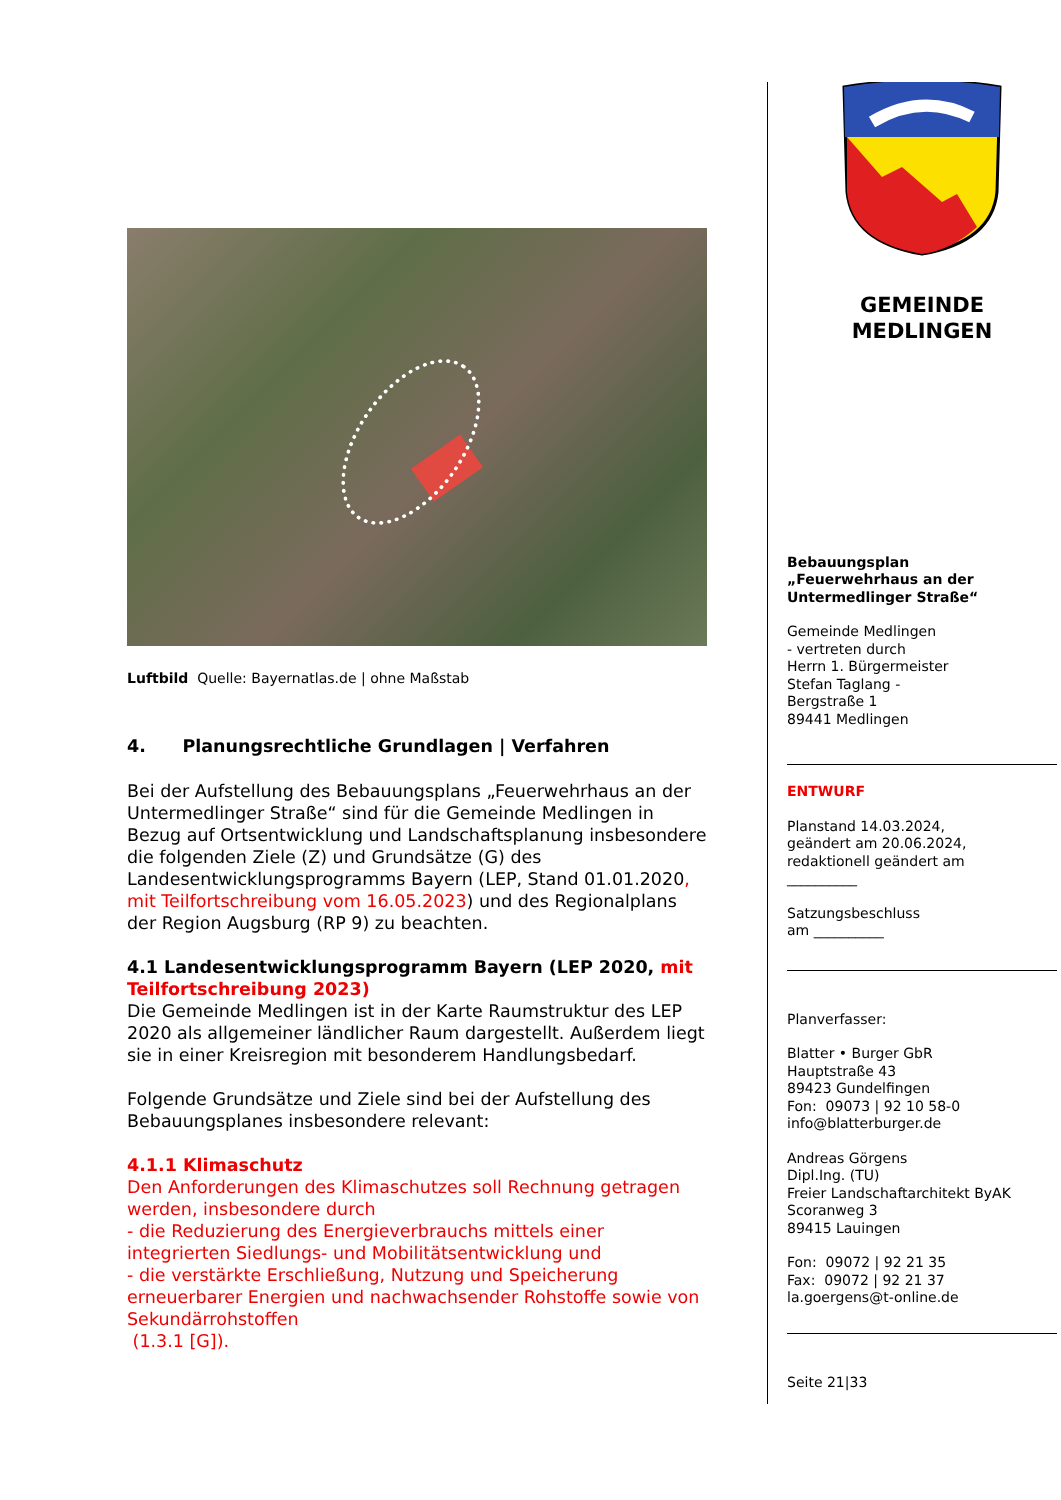Luftbild Quelle: Bayernatlas.de | ohne Maßstab
4. Planungsrechtliche Grundlagen | Verfahren
Bei der Aufstellung des Bebauungsplans „Feuerwehrhaus an der Untermedlinger Straße“ sind für die Gemeinde Medlingen in Bezug auf Ortsentwicklung und Landschaftsplanung insbesondere die folgenden Ziele (Z) und Grundsätze (G) des Landesentwicklungsprogramms Bayern (LEP, Stand 01.01.2020, mit Teilfortschreibung vom 16.05.2023) und des Regionalplans der Region Augsburg (RP 9) zu beachten.
4.1 Landesentwicklungsprogramm Bayern (LEP 2020, mit Teilfortschreibung 2023)
Die Gemeinde Medlingen ist in der Karte Raumstruktur des LEP 2020 als allgemeiner ländlicher Raum dargestellt. Außerdem liegt sie in einer Kreisregion mit besonderem Handlungsbedarf.
Folgende Grundsätze und Ziele sind bei der Aufstellung des Bebauungsplanes insbesondere relevant:
4.1.1 Klimaschutz
Den Anforderungen des Klimaschutzes soll Rechnung getragen werden, insbesondere durch
- die Reduzierung des Energieverbrauchs mittels einer integrierten Siedlungs- und Mobilitätsentwicklung und
- die verstärkte Erschließung, Nutzung und Speicherung erneuerbarer Energien und nachwachsender Rohstoffe sowie von Sekundärrohstoffen
(1.3.1 [G]).
GEMEINDE
MEDLINGEN
Bebauungsplan
„Feuerwehrhaus an der Untermedlinger Straße“
Gemeinde Medlingen
- vertreten durch
Herrn 1. Bürgermeister
Stefan Taglang -
Bergstraße 1
89441 Medlingen
ENTWURF
Planstand 14.03.2024,
geändert am 20.06.2024,
redaktionell geändert am
__________
Satzungsbeschluss
am __________
Planverfasser:
Blatter • Burger GbR
Hauptstraße 43
89423 Gundelfingen
Fon: 09073 | 92 10 58-0
info@blatterburger.de
Andreas Görgens
Dipl.Ing. (TU)
Freier Landschaftarchitekt ByAK
Scoranweg 3
89415 Lauingen
Fon: 09072 | 92 21 35
Fax: 09072 | 92 21 37
la.goergens@t-online.de
Seite 21|33